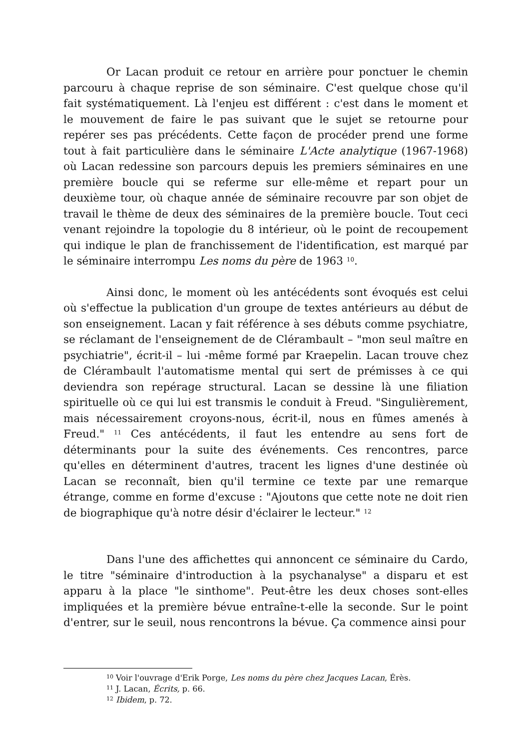Or Lacan produit ce retour en arrière pour ponctuer le chemin parcouru à chaque reprise de son séminaire. C'est quelque chose qu'il fait systématiquement. Là l'enjeu est différent : c'est dans le moment et le mouvement de faire le pas suivant que le sujet se retourne pour repérer ses pas précédents. Cette façon de procéder prend une forme tout à fait particulière dans le séminaire L'Acte analytique (1967-1968) où Lacan redessine son parcours depuis les premiers séminaires en une première boucle qui se referme sur elle-même et repart pour un deuxième tour, où chaque année de séminaire recouvre par son objet de travail le thème de deux des séminaires de la première boucle. Tout ceci venant rejoindre la topologie du 8 intérieur, où le point de recoupement qui indique le plan de franchissement de l'identification, est marqué par le séminaire interrompu Les noms du père de 1963 <sup>10</sup>.
Ainsi donc, le moment où les antécédents sont évoqués est celui où s'effectue la publication d'un groupe de textes antérieurs au début de son enseignement. Lacan y fait référence à ses débuts comme psychiatre, se réclamant de l'enseignement de de Clérambault – "mon seul maître en psychiatrie", écrit-il – lui -même formé par Kraepelin. Lacan trouve chez de Clérambault l'automatisme mental qui sert de prémisses à ce qui deviendra son repérage structural. Lacan se dessine là une filiation spirituelle où ce qui lui est transmis le conduit à Freud. "Singulièrement, mais nécessairement croyons-nous, écrit-il, nous en fûmes amenés à Freud." <sup>11</sup> Ces antécédents, il faut les entendre au sens fort de déterminants pour la suite des événements. Ces rencontres, parce qu'elles en déterminent d'autres, tracent les lignes d'une destinée où Lacan se reconnaît, bien qu'il termine ce texte par une remarque étrange, comme en forme d'excuse : "Ajoutons que cette note ne doit rien de biographique qu'à notre désir d'éclairer le lecteur." <sup>12</sup>
Dans l'une des affichettes qui annoncent ce séminaire du Cardo, le titre "séminaire d'introduction à la psychanalyse" a disparu et est apparu à la place "le sinthome". Peut-être les deux choses sont-elles impliquées et la première bévue entraîne-t-elle la seconde. Sur le point d'entrer, sur le seuil, nous rencontrons la bévue. Ça commence ainsi pour
<sup>10</sup> Voir l'ouvrage d'Erik Porge, Les noms du père chez Jacques Lacan, Érès.
<sup>11</sup> J. Lacan, Écrits, p. 66.
<sup>12</sup> Ibidem, p. 72.